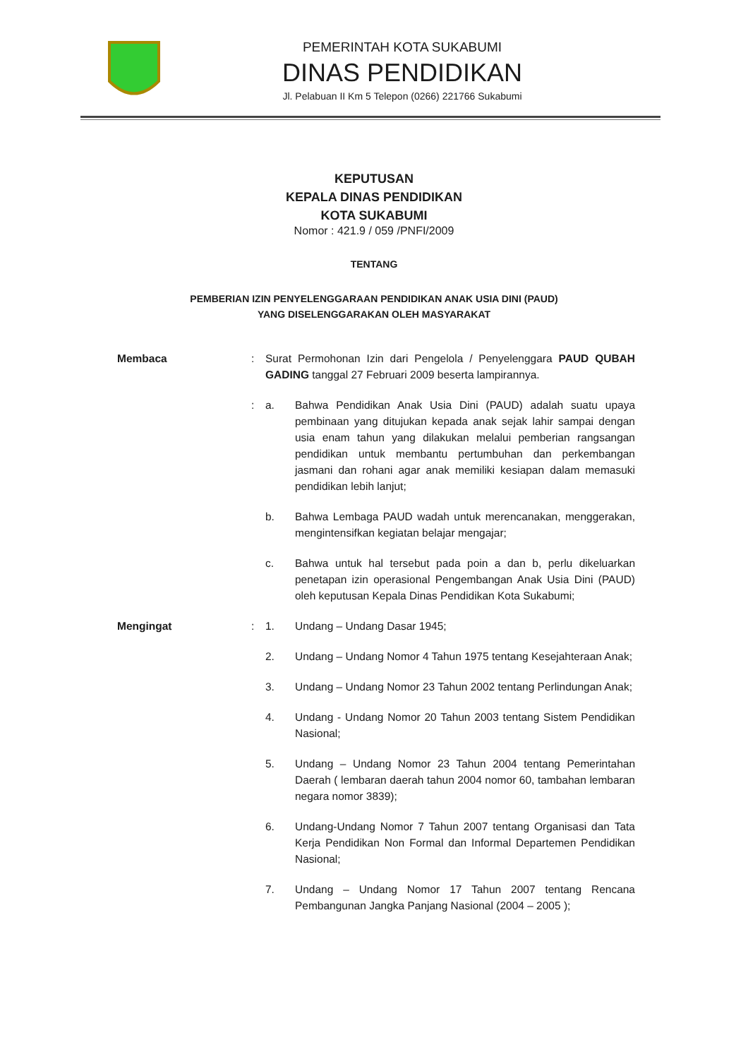PEMERINTAH KOTA SUKABUMI
DINAS PENDIDIKAN
Jl. Pelabuan II Km 5 Telepon (0266) 221766 Sukabumi
KEPUTUSAN
KEPALA DINAS PENDIDIKAN
KOTA SUKABUMI
Nomor : 421.9 / 059 /PNFI/2009
TENTANG
PEMBERIAN IZIN PENYELENGGARAAN PENDIDIKAN ANAK USIA DINI (PAUD)
YANG DISELENGGARAKAN OLEH MASYARAKAT
Membaca : Surat Permohonan Izin dari Pengelola / Penyelenggara PAUD QUBAH GADING tanggal 27 Februari 2009 beserta lampirannya.
: a. Bahwa Pendidikan Anak Usia Dini (PAUD) adalah suatu upaya pembinaan yang ditujukan kepada anak sejak lahir sampai dengan usia enam tahun yang dilakukan melalui pemberian rangsangan pendidikan untuk membantu pertumbuhan dan perkembangan jasmani dan rohani agar anak memiliki kesiapan dalam memasuki pendidikan lebih lanjut;
b. Bahwa Lembaga PAUD wadah untuk merencanakan, menggerakan, mengintensifkan kegiatan belajar mengajar;
c. Bahwa untuk hal tersebut pada poin a dan b, perlu dikeluarkan penetapan izin operasional Pengembangan Anak Usia Dini (PAUD) oleh keputusan Kepala Dinas Pendidikan Kota Sukabumi;
Mengingat : 1. Undang – Undang Dasar 1945;
2. Undang – Undang Nomor 4 Tahun 1975 tentang Kesejahteraan Anak;
3. Undang – Undang Nomor 23 Tahun 2002 tentang Perlindungan Anak;
4. Undang - Undang Nomor 20 Tahun 2003 tentang Sistem Pendidikan Nasional;
5. Undang – Undang Nomor 23 Tahun 2004 tentang Pemerintahan Daerah ( lembaran daerah tahun 2004 nomor 60, tambahan lembaran negara nomor 3839);
6. Undang-Undang Nomor 7 Tahun 2007 tentang Organisasi dan Tata Kerja Pendidikan Non Formal dan Informal Departemen Pendidikan Nasional;
7. Undang – Undang Nomor 17 Tahun 2007 tentang Rencana Pembangunan Jangka Panjang Nasional (2004 – 2005 );